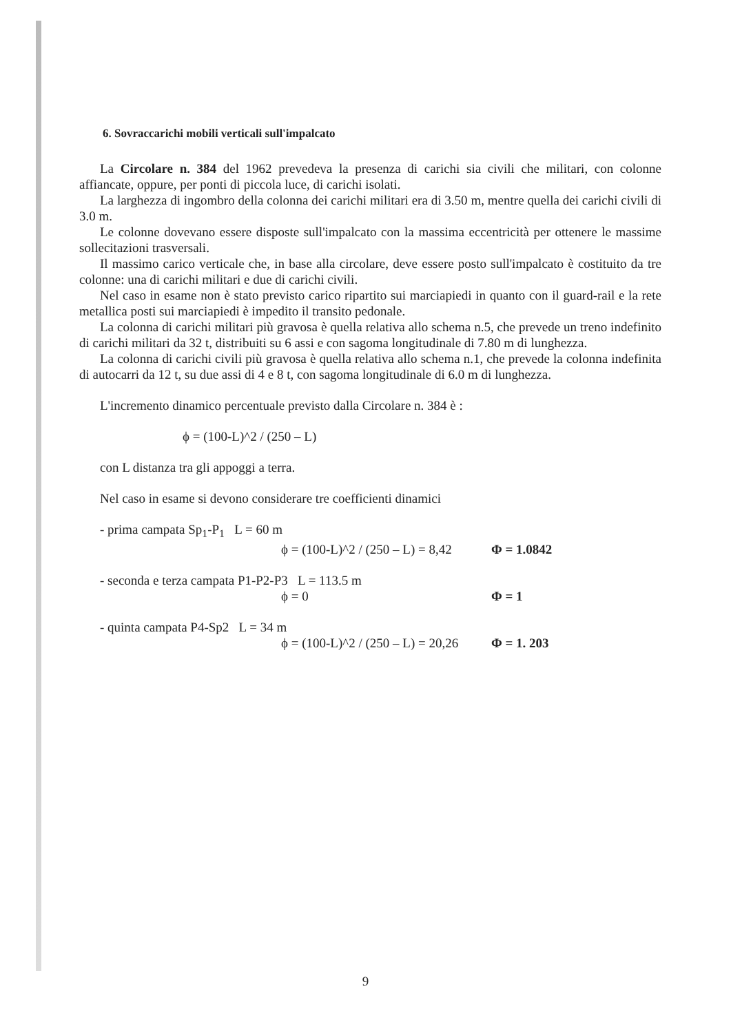6. Sovraccarichi mobili verticali sull'impalcato
La Circolare n. 384 del 1962 prevedeva la presenza di carichi sia civili che militari, con colonne affiancate, oppure, per ponti di piccola luce, di carichi isolati.
La larghezza di ingombro della colonna dei carichi militari era di 3.50 m, mentre quella dei carichi civili di 3.0 m.
Le colonne dovevano essere disposte sull'impalcato con la massima eccentricità per ottenere le massime sollecitazioni trasversali.
Il massimo carico verticale che, in base alla circolare, deve essere posto sull'impalcato è costituito da tre colonne: una di carichi militari e due di carichi civili.
Nel caso in esame non è stato previsto carico ripartito sui marciapiedi in quanto con il guard-rail e la rete metallica posti sui marciapiedi è impedito il transito pedonale.
La colonna di carichi militari più gravosa è quella relativa allo schema n.5, che prevede un treno indefinito di carichi militari da 32 t, distribuiti su 6 assi e con sagoma longitudinale di 7.80 m di lunghezza.
La colonna di carichi civili più gravosa è quella relativa allo schema n.1, che prevede la colonna indefinita di autocarri da 12 t, su due assi di 4 e 8 t, con sagoma longitudinale di 6.0 m di lunghezza.
L'incremento dinamico percentuale previsto dalla Circolare n. 384 è :
ϕ = (100-L)^2 / (250 – L)
con L distanza tra gli appoggi a terra.
Nel caso in esame si devono considerare tre coefficienti dinamici
- prima campata Sp<sub>1</sub>-P<sub>1</sub> L = 60 m
ϕ = (100-L)^2 / (250 – L) = 8,42 Φ = 1.0842
- seconda e terza campata P1-P2-P3 L = 113.5 m
ϕ = 0 Φ = 1
- quinta campata P4-Sp2 L = 34 m
ϕ = (100-L)^2 / (250 – L) = 20,26 Φ = 1. 203
9